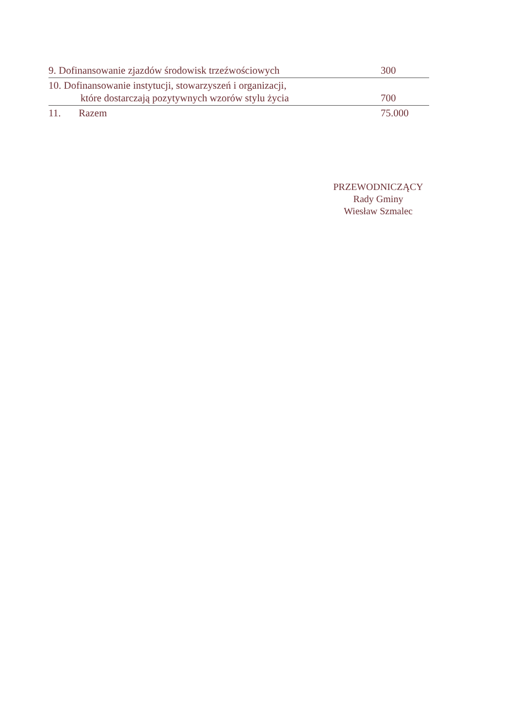| 9. Dofinansowanie zjazdów środowisk trzeźwościowych | 300 |
| 10. Dofinansowanie instytucji, stowarzyszeń i organizacji, które dostarczają pozytywnych wzorów stylu życia | 700 |
| 11. Razem | 75.000 |
PRZEWODNICZĄCY
Rady Gminy
Wiesław Szmalec